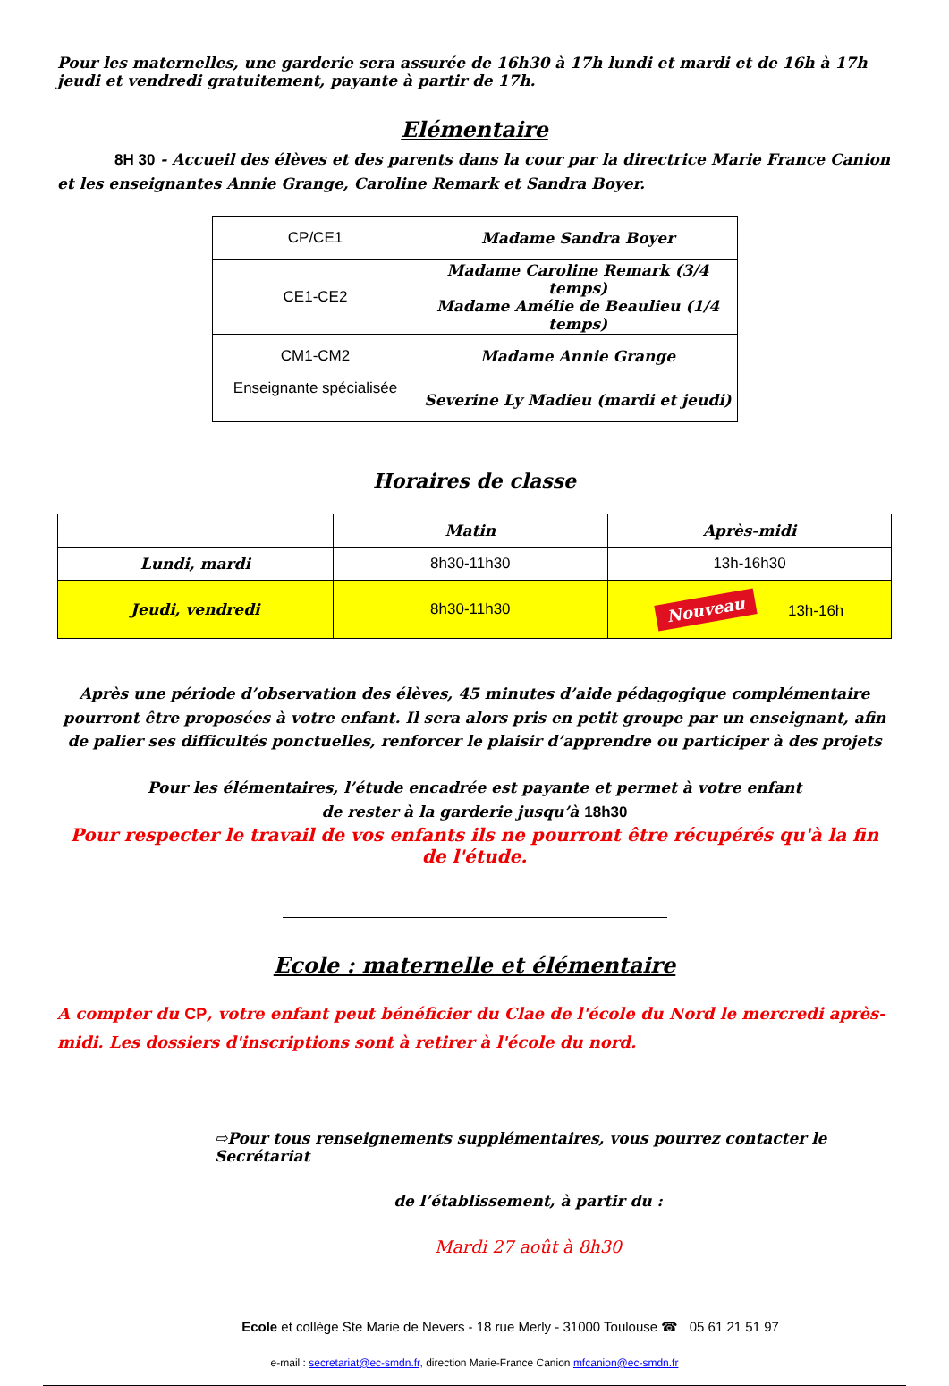Pour les maternelles, une garderie sera assurée de 16h30 à 17h lundi et mardi et de 16h à 17h jeudi et vendredi gratuitement, payante à partir de 17h.
Elémentaire
8H 30 - Accueil des élèves et des parents dans la cour par la directrice Marie France Canion et les enseignantes Annie Grange, Caroline Remark et Sandra Boyer.
| CP/CE1 | Madame Sandra Boyer |
| CE1-CE2 | Madame Caroline Remark (3/4 temps) Madame Amélie de Beaulieu (1/4 temps) |
| CM1-CM2 | Madame Annie Grange |
| Enseignante spécialisée | Severine Ly Madieu (mardi et jeudi) |
Horaires de classe
| | Matin | Après-midi |
| --- | --- | --- |
| Lundi, mardi | 8h30-11h30 | 13h-16h30 |
| Jeudi, vendredi | 8h30-11h30 | Nouveau 13h-16h |
Après une période d’observation des élèves, 45 minutes d’aide pédagogique complémentaire pourront être proposées à votre enfant. Il sera alors pris en petit groupe par un enseignant, afin de palier ses difficultés ponctuelles, renforcer le plaisir d’apprendre ou participer à des projets
Pour les élémentaires, l’étude encadrée est payante et permet à votre enfant
de rester à la garderie jusqu’à 18h30
Pour respecter le travail de vos enfants ils ne pourront être récupérés qu'à la fin de l'étude.
Ecole : maternelle et élémentaire
A compter du CP, votre enfant peut bénéficier du Clae de l'école du Nord le mercredi après-midi. Les dossiers d'inscriptions sont à retirer à l'école du nord.
⇨Pour tous renseignements supplémentaires, vous pourrez contacter le Secrétariat
de l’établissement, à partir du :
Mardi 27 août à 8h30
Ecole et collège Ste Marie de Nevers - 18 rue Merly - 31000 Toulouse ☎ 05 61 21 51 97
e-mail : secretariat@ec-smdn.fr, direction Marie-France Canion mfcanion@ec-smdn.fr